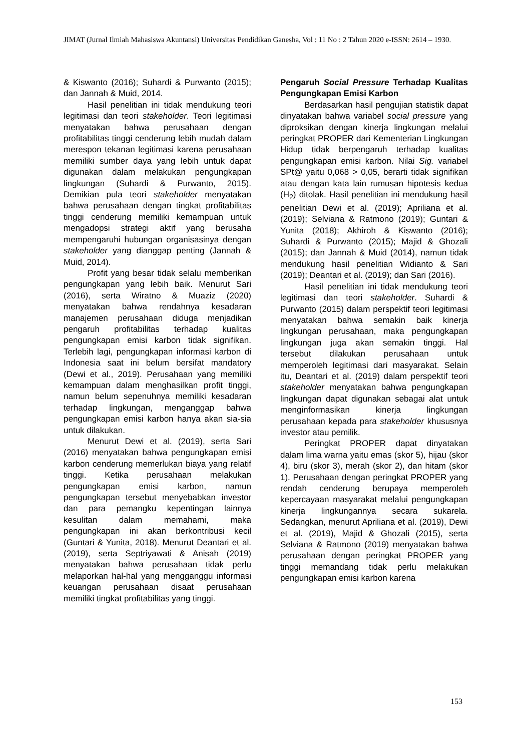JIMAT (Jurnal Ilmiah Mahasiswa Akuntansi) Universitas Pendidikan Ganesha, Vol : 11 No : 2 Tahun 2020 e-ISSN: 2614 – 1930.
& Kiswanto (2016); Suhardi & Purwanto (2015); dan Jannah & Muid, 2014.
Hasil penelitian ini tidak mendukung teori legitimasi dan teori stakeholder. Teori legitimasi menyatakan bahwa perusahaan dengan profitabilitas tinggi cenderung lebih mudah dalam merespon tekanan legitimasi karena perusahaan memiliki sumber daya yang lebih untuk dapat digunakan dalam melakukan pengungkapan lingkungan (Suhardi & Purwanto, 2015). Demikian pula teori stakeholder menyatakan bahwa perusahaan dengan tingkat profitabilitas tinggi cenderung memiliki kemampuan untuk mengadopsi strategi aktif yang berusaha mempengaruhi hubungan organisasinya dengan stakeholder yang dianggap penting (Jannah & Muid, 2014).
Profit yang besar tidak selalu memberikan pengungkapan yang lebih baik. Menurut Sari (2016), serta Wiratno & Muaziz (2020) menyatakan bahwa rendahnya kesadaran manajemen perusahaan diduga menjadikan pengaruh profitabilitas terhadap kualitas pengungkapan emisi karbon tidak signifikan. Terlebih lagi, pengungkapan informasi karbon di Indonesia saat ini belum bersifat mandatory (Dewi et al., 2019). Perusahaan yang memiliki kemampuan dalam menghasilkan profit tinggi, namun belum sepenuhnya memiliki kesadaran terhadap lingkungan, menganggap bahwa pengungkapan emisi karbon hanya akan sia-sia untuk dilakukan.
Menurut Dewi et al. (2019), serta Sari (2016) menyatakan bahwa pengungkapan emisi karbon cenderung memerlukan biaya yang relatif tinggi. Ketika perusahaan melakukan pengungkapan emisi karbon, namun pengungkapan tersebut menyebabkan investor dan para pemangku kepentingan lainnya kesulitan dalam memahami, maka pengungkapan ini akan berkontribusi kecil (Guntari & Yunita, 2018). Menurut Deantari et al. (2019), serta Septriyawati & Anisah (2019) menyatakan bahwa perusahaan tidak perlu melaporkan hal-hal yang mengganggu informasi keuangan perusahaan disaat perusahaan memiliki tingkat profitabilitas yang tinggi.
Pengaruh Social Pressure Terhadap Kualitas Pengungkapan Emisi Karbon
Berdasarkan hasil pengujian statistik dapat dinyatakan bahwa variabel social pressure yang diproksikan dengan kinerja lingkungan melalui peringkat PROPER dari Kementerian Lingkungan Hidup tidak berpengaruh terhadap kualitas pengungkapan emisi karbon. Nilai Sig. variabel SPt@ yaitu 0,068 > 0,05, berarti tidak signifikan atau dengan kata lain rumusan hipotesis kedua (H<sub>2</sub>) ditolak. Hasil penelitian ini mendukung hasil penelitian Dewi et al. (2019); Apriliana et al. (2019); Selviana & Ratmono (2019); Guntari & Yunita (2018); Akhiroh & Kiswanto (2016); Suhardi & Purwanto (2015); Majid & Ghozali (2015); dan Jannah & Muid (2014), namun tidak mendukung hasil penelitian Widianto & Sari (2019); Deantari et al. (2019); dan Sari (2016).
Hasil penelitian ini tidak mendukung teori legitimasi dan teori stakeholder. Suhardi & Purwanto (2015) dalam perspektif teori legitimasi menyatakan bahwa semakin baik kinerja lingkungan perusahaan, maka pengungkapan lingkungan juga akan semakin tinggi. Hal tersebut dilakukan perusahaan untuk memperoleh legitimasi dari masyarakat. Selain itu, Deantari et al. (2019) dalam perspektif teori stakeholder menyatakan bahwa pengungkapan lingkungan dapat digunakan sebagai alat untuk menginformasikan kinerja lingkungan perusahaan kepada para stakeholder khususnya investor atau pemilik.
Peringkat PROPER dapat dinyatakan dalam lima warna yaitu emas (skor 5), hijau (skor 4), biru (skor 3), merah (skor 2), dan hitam (skor 1). Perusahaan dengan peringkat PROPER yang rendah cenderung berupaya memperoleh kepercayaan masyarakat melalui pengungkapan kinerja lingkungannya secara sukarela. Sedangkan, menurut Apriliana et al. (2019), Dewi et al. (2019), Majid & Ghozali (2015), serta Selviana & Ratmono (2019) menyatakan bahwa perusahaan dengan peringkat PROPER yang tinggi memandang tidak perlu melakukan pengungkapan emisi karbon karena
153